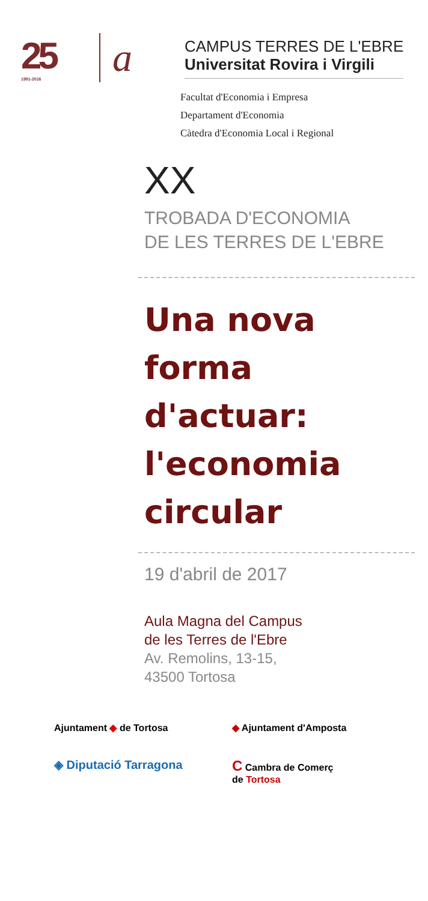25
1991-2016
a
CAMPUS TERRES DE L'EBRE
Universitat Rovira i Virgili
Facultat d'Economia i Empresa
Departament d'Economia
Càtedra d'Economia Local i Regional
XX
TROBADA D'ECONOMIA
DE LES TERRES DE L'EBRE
Una nova forma d'actuar: l'economia circular
19 d'abril de 2017
Aula Magna del Campus
de les Terres de l'Ebre
Av. Remolins, 13-15,
43500 Tortosa
Ajuntament ◆ de Tortosa
◆ Ajuntament d'Amposta
◈ Diputació Tarragona
C Cambra de Comerç
de Tortosa